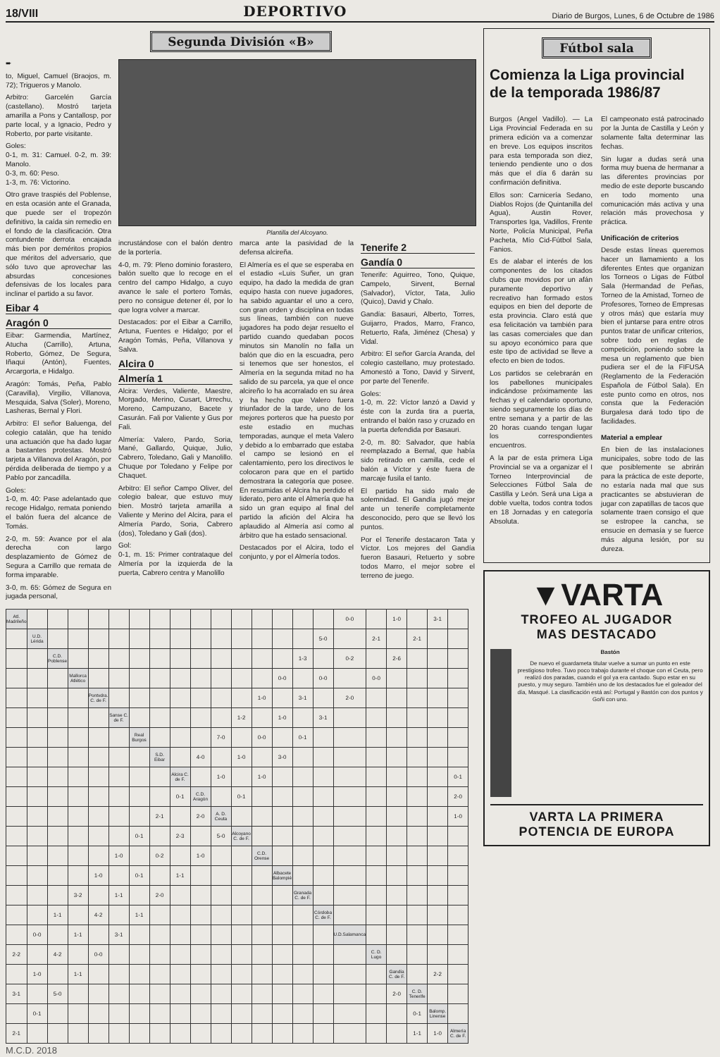18/VIII DEPORTIVO Diario de Burgos, Lunes, 6 de Octubre de 1986
Segunda División «B»
➨
to, Miguel, Camuel (Braojos, m. 72); Trigueros y Manolo.
Arbitro: Garcelén García (castellano). Mostró tarjeta amarilla a Pons y Cantallosp, por parte local, y a Ignacio, Pedro y Roberto, por parte visitante.
Goles:
0-1, m. 31: Camuel. 0-2, m. 39: Manolo.
0-3, m. 60: Peso.
1-3, m. 76: Victorino.
Otro grave traspiés del Poblense, en esta ocasión ante el Granada, que puede ser el tropezón definitivo, la caída sin remedio en el fondo de la clasificación. Otra contundente derrota encajada más bien por deméritos propios que méritos del adversario, que sólo tuvo que aprovechar las absurdas concesiones defensivas de los locales para inclinar el partido a su favor.
Eibar 4
Aragón 0
Eibar: Garmendia, Martínez, Atucha (Carrillo), Artuna, Roberto, Gómez, De Segura, Iñaqui (Antón), Fuentes, Arcargorta, e Hidalgo.
Aragón: Tomás, Peña, Pablo (Caravilla), Virgilio, Villanova, Mesquida, Salva (Soler), Moreno, Lasheras, Bernal y Flori.
Arbitro: El señor Baluenga, del colegio catalán, que ha tenido una actuación que ha dado lugar a bastantes protestas. Mostró tarjeta a Villanova del Aragón, por pérdida deliberada de tiempo y a Pablo por zancadilla.
Goles:
1-0, m. 40: Pase adelantado que recoge Hidalgo, remata poniendo el balón fuera del alcance de Tomás.
2-0, m. 59: Avance por el ala derecha con largo desplazamiento de Gómez de Segura a Carrillo que remata de forma imparable.
3-0, m. 65: Gómez de Segura en jugada personal,
Plantilla del Alcoyano.
incrustándose con el balón dentro de la portería.
4-0, m. 79: Pleno dominio forastero, balón suelto que lo recoge en el centro del campo Hidalgo, a cuyo avance le sale el portero Tomás, pero no consigue detener él, por lo que logra volver a marcar.
Destacados: por el Eibar a Carrillo, Artuna, Fuentes e Hidalgo; por el Aragón Tomás, Peña, Villanova y Salva.
Alcira 0
Almería 1
Alcira: Verdes, Valiente, Maestre, Morgado, Merino, Cusart, Urrechu, Moreno, Campuzano, Bacete y Casurán. Fali por Valiente y Gus por Fali.
Almería: Valero, Pardo, Soria, Mané, Gallardo, Quique, Julio, Cabrero, Toledano, Gali y Manolillo. Chuque por Toledano y Felipe por Chaquet.
Arbitro: El señor Campo Oliver, del colegio balear, que estuvo muy bien. Mostró tarjeta amarilla a Valiente y Merino del Alcira, para el Almería Pardo, Soria, Cabrero (dos), Toledano y Gali (dos).
Gol:
0-1, m. 15: Primer contrataque del Almería por la izquierda de la puerta, Cabrero centra y Manolillo
marca ante la pasividad de la defensa alcireña.
El Almería es el que se esperaba en el estadio «Luis Suñer, un gran equipo, ha dado la medida de gran equipo hasta con nueve jugadores, ha sabido aguantar el uno a cero, con gran orden y disciplina en todas sus líneas, también con nueve jugadores ha podo dejar resuelto el partido cuando quedaban pocos minutos sin Manolín no falla un balón que dio en la escuadra, pero si tenemos que ser honestos, el Almería en la segunda mitad no ha salido de su parcela, ya que el once alcireño lo ha acorralado en su área y ha hecho que Valero fuera triunfador de la tarde, uno de los mejores porteros que ha puesto por este estadio en muchas temporadas, aunque el meta Valero y debido a lo embarrado que estaba el campo se lesionó en el calentamiento, pero los directivos le colocaron para que en el partido demostrara la categoría que posee. En resumidas el Alcira ha perdido el liderato, pero ante el Almería que ha sido un gran equipo al final del partido la afición del Alcira ha aplaudido al Almería así como al árbitro que ha estado sensacional.
Destacados por el Alcira, todo el conjunto, y por el Almería todos.
Tenerife 2
Gandía 0
Tenerife: Aguirreo, Tono, Quique, Campelo, Sirvent, Bernal (Salvador), Víctor, Tata, Julio (Quico), David y Chalo.
Gandía: Basauri, Alberto, Torres, Guijarro, Prados, Marro, Franco, Retuerto, Rafa, Jiménez (Chesa) y Vidal.
Arbitro: El señor García Aranda, del colegio castellano, muy protestado. Amonestó a Tono, David y Sirvent, por parte del Tenerife.
Goles:
1-0, m. 22: Víctor lanzó a David y éste con la zurda tira a puerta, entrando el balón raso y cruzado en la puerta defendida por Basauri.
2-0, m. 80: Salvador, que había reemplazado a Bernal, que había sido retirado en camilla, cede el balón a Víctor y éste fuera de marcaje fusila el tanto.
El partido ha sido malo de solemnidad. El Gandía jugó mejor ante un tenerife completamente desconocido, pero que se llevó los puntos.
Por el Tenerife destacaron Tata y Víctor. Los mejores del Gandía fueron Basauri, Retuerto y sobre todos Marro, el mejor sobre el terreno de juego.
| Atl. Madrileño | | | | | | | | | | | | | | | | 0-0 | | 1-0 | | 3-1 | |
| | U.D. Lérida | | | | | | | | | | | | | | 5-0 | | 2-1 | | 2-1 | | |
| | | C.D. Poblense | | | | | | | | | | | | 1-3 | | 0-2 | | 2-6 | | | |
| | | | Mallorca Atlético | | | | | | | | | | 0-0 | | 0-0 | | 0-0 | | | | |
| | | | | Pontvdra. C. de F. | | | | | | | | 1-0 | | 3-1 | | 2-0 | | | | | |
| | | | | | Sanse C. de F. | | | | | | 1-2 | | 1-0 | | 3-1 | | | | | | |
| | | | | | | Real Burgos | | | | 7-0 | | 0-0 | | 0-1 | | | | | | | |
| | | | | | | | S.D. Eibar | | 4-0 | | 1-0 | | 3-0 | | | | | | | | |
| | | | | | | | | Alcira C. de F. | | 1-0 | | 1-0 | | | | | | | | | 0-1 |
| | | | | | | | | 0-1 | C.D. Aragón | | 0-1 | | | | | | | | | | 2-0 |
| | | | | | | | 2-1 | | 2-0 | A. D. Ceuta | | | | | | | | | | | 1-0 |
| | | | | | | 0-1 | | 2-3 | | 5-0 | Alcoyano C. de F. | | | | | | | | | | |
| | | | | | 1-0 | | 0-2 | | 1-0 | | | C.D. Orense | | | | | | | | | |
| | | | | 1-0 | | 0-1 | | 1-1 | | | | | Albacete Balompié | | | | | | | | |
| | | | 3-2 | | 1-1 | | 2-0 | | | | | | | Granada C. de F. | | | | | | | |
| | | 1-1 | | 4-2 | | 1-1 | | | | | | | | | Córdoba C. de F. | | | | | | |
| | 0-0 | | 1-1 | | 3-1 | | | | | | | | | | | U.D.Salamanca | | | | | |
| 2-2 | | 4-2 | | 0-0 | | | | | | | | | | | | | C. D. Lugo | | | | |
| | 1-0 | | 1-1 | | | | | | | | | | | | | | | Gandía C. de F. | | 2-2 | |
| 3-1 | | 5-0 | | | | | | | | | | | | | | | | 2-0 | C. D. Tenerife | | |
| | 0-1 | | | | | | | | | | | | | | | | | | 0-1 | Balomp. Linense | |
| 2-1 | | | | | | | | | | | | | | | | | | | 1-1 | 1-0 | Almería C. de F. |
M.C.D. 2018
Fútbol sala
Comienza la Liga provincial de la temporada 1986/87
Burgos (Angel Vadillo). — La Liga Provincial Federada en su primera edición va a comenzar en breve. Los equipos inscritos para esta temporada son diez, teniendo pendiente uno o dos más que el día 6 darán su confirmación definitiva.
Ellos son: Carnicería Sedano, Diablos Rojos (de Quintanilla del Agua), Austin Rover, Transportes Iga, Vadillos, Frente Norte, Policía Municipal, Peña Pacheta, Mío Cid-Fútbol Sala, Fanios.
Es de alabar el interés de los componentes de los citados clubs que movidos por un afán puramente deportivo y recreativo han formado estos equipos en bien del deporte de esta provincia. Claro está que esa felicitación va también para las casas comerciales que dan su apoyo económico para que este tipo de actividad se lleve a efecto en bien de todos.
Los partidos se celebrarán en los pabellones municipales indicándose próximamente las fechas y el calendario oportuno, siendo seguramente los días de entre semana y a partir de las 20 horas cuando tengan lugar los correspondientes encuentros.
A la par de esta primera Liga Provincial se va a organizar el I Torneo Interprovincial de Selecciones Fútbol Sala de Castilla y León. Será una Liga a doble vuelta, todos contra todos en 18 Jornadas y en categoría Absoluta.
El campeonato está patrocinado por la Junta de Castilla y León y solamente falta determinar las fechas.
Sin lugar a dudas será una forma muy buena de hermanar a las diferentes provincias por medio de este deporte buscando en todo momento una comunicación más activa y una relación más provechosa y práctica.
Unificación de criterios
Desde estas líneas queremos hacer un llamamiento a los diferentes Entes que organizan los Torneos o Ligas de Fútbol Sala (Hermandad de Peñas, Torneo de la Amistad, Torneo de Profesores, Torneo de Empresas y otros más) que estaría muy bien el juntarse para entre otros puntos tratar de unificar criterios, sobre todo en reglas de competición, poniendo sobre la mesa un reglamento que bien pudiera ser el de la FIFUSA (Reglamento de la Federación Española de Fútbol Sala). En este punto como en otros, nos consta que la Federación Burgalesa dará todo tipo de facilidades.
Material a emplear
En bien de las instalaciones municipales, sobre todo de las que posiblemente se abrirán para la práctica de este deporte, no estaría nada mal que sus practicantes se abstuvieran de jugar con zapatillas de tacos que solamente traen consigo el que se estropee la cancha, se ensucie en demasía y se fuerce más alguna lesión, por su dureza.
▼VARTA
TROFEO AL JUGADOR
MAS DESTACADO
Bastón
De nuevo el guardameta titular vuelve a sumar un punto en este prestigioso trofeo. Tuvo poco trabajo durante el choque con el Ceuta, pero realizó dos paradas, cuando el gol ya era cantado. Supo estar en su puesto, y muy seguro. También uno de los destacados fue el goleador del día, Masqué. La clasificación está así: Portugal y Bastón con dos puntos y Goñi con uno.
VARTA LA PRIMERA
POTENCIA DE EUROPA